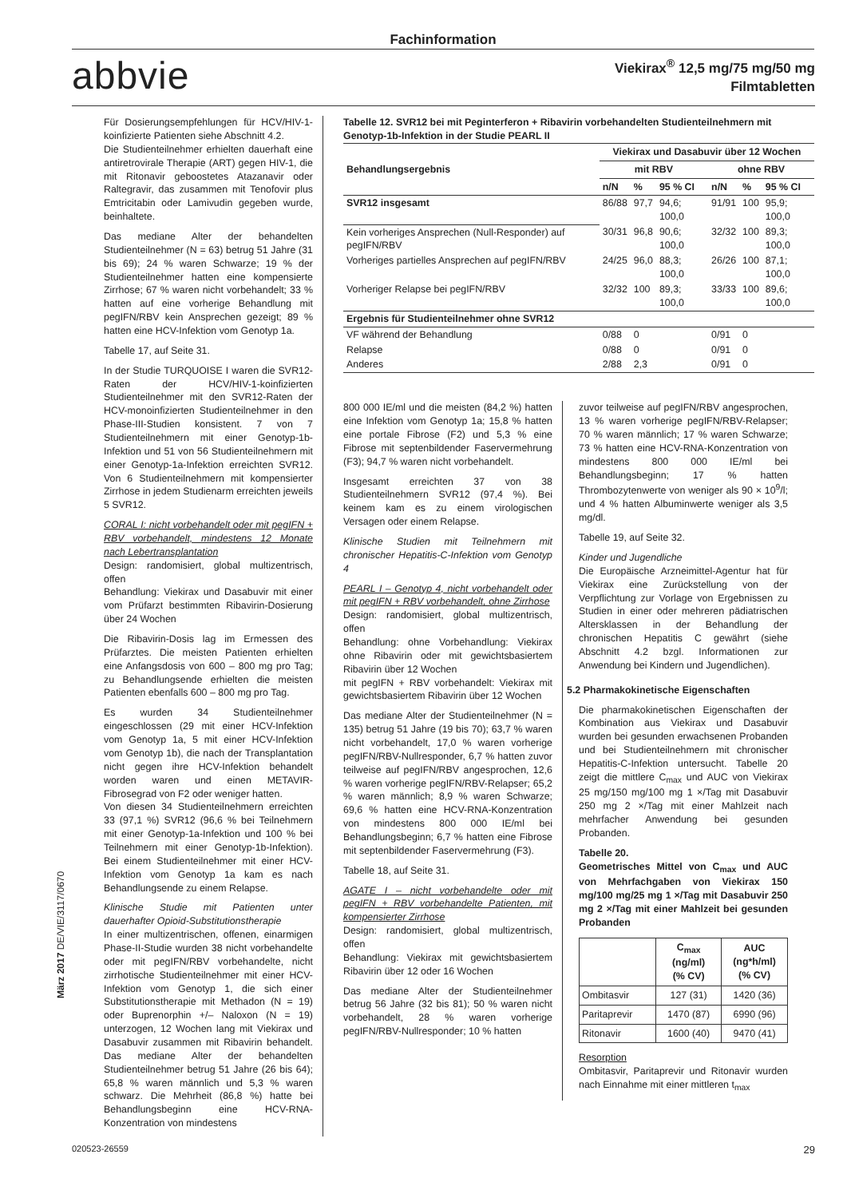Fachinformation
abbvie
Viekirax<sup>®</sup> 12,5 mg/75 mg/50 mg
Filmtabletten
Für Dosierungsempfehlungen für HCV/HIV-1-koinfizierte Patienten siehe Abschnitt 4.2.
Die Studienteilnehmer erhielten dauerhaft eine antiretrovirale Therapie (ART) gegen HIV-1, die mit Ritonavir geboostetes Atazanavir oder Raltegravir, das zusammen mit Tenofovir plus Emtricitabin oder Lamivudin gegeben wurde, beinhaltete.
Das mediane Alter der behandelten Studienteilnehmer (N = 63) betrug 51 Jahre (31 bis 69); 24 % waren Schwarze; 19 % der Studienteilnehmer hatten eine kompensierte Zirrhose; 67 % waren nicht vorbehandelt; 33 % hatten auf eine vorherige Behandlung mit pegIFN/RBV kein Ansprechen gezeigt; 89 % hatten eine HCV-Infektion vom Genotyp 1a.
Tabelle 17, auf Seite 31.
In der Studie TURQUOISE I waren die SVR12-Raten der HCV/HIV-1-koinfizierten Studienteilnehmer mit den SVR12-Raten der HCV-monoinfizierten Studienteilnehmer in den Phase-III-Studien konsistent. 7 von 7 Studienteilnehmern mit einer Genotyp-1b-Infektion und 51 von 56 Studienteilnehmern mit einer Genotyp-1a-Infektion erreichten SVR12. Von 6 Studienteilnehmern mit kompensierter Zirrhose in jedem Studienarm erreichten jeweils 5 SVR12.
CORAL I: nicht vorbehandelt oder mit pegIFN + RBV vorbehandelt, mindestens 12 Monate nach Lebertransplantation
Design: randomisiert, global multizentrisch, offen
Behandlung: Viekirax und Dasabuvir mit einer vom Prüfarzt bestimmten Ribavirin-Dosierung über 24 Wochen
Die Ribavirin-Dosis lag im Ermessen des Prüfarztes. Die meisten Patienten erhielten eine Anfangsdosis von 600 – 800 mg pro Tag; zu Behandlungsende erhielten die meisten Patienten ebenfalls 600 – 800 mg pro Tag.
Es wurden 34 Studienteilnehmer eingeschlossen (29 mit einer HCV-Infektion vom Genotyp 1a, 5 mit einer HCV-Infektion vom Genotyp 1b), die nach der Transplantation nicht gegen ihre HCV-Infektion behandelt worden waren und einen METAVIR-Fibrosegrad von F2 oder weniger hatten.
Von diesen 34 Studienteilnehmern erreichten 33 (97,1 %) SVR12 (96,6 % bei Teilnehmern mit einer Genotyp-1a-Infektion und 100 % bei Teilnehmern mit einer Genotyp-1b-Infektion). Bei einem Studienteilnehmer mit einer HCV-Infektion vom Genotyp 1a kam es nach Behandlungsende zu einem Relapse.
Klinische Studie mit Patienten unter dauerhafter Opioid-Substitutionstherapie
In einer multizentrischen, offenen, einarmigen Phase-II-Studie wurden 38 nicht vorbehandelte oder mit pegIFN/RBV vorbehandelte, nicht zirrhotische Studienteilnehmer mit einer HCV-Infektion vom Genotyp 1, die sich einer Substitutionstherapie mit Methadon (N = 19) oder Buprenorphin +/– Naloxon (N = 19) unterzogen, 12 Wochen lang mit Viekirax und Dasabuvir zusammen mit Ribavirin behandelt. Das mediane Alter der behandelten Studienteilnehmer betrug 51 Jahre (26 bis 64); 65,8 % waren männlich und 5,3 % waren schwarz. Die Mehrheit (86,8 %) hatte bei Behandlungsbeginn eine HCV-RNA-Konzentration von mindestens
Tabelle 12. SVR12 bei mit Peginterferon + Ribavirin vorbehandelten Studienteilnehmern mit Genotyp-1b-Infektion in der Studie PEARL II
| Behandlungsergebnis | Viekirax und Dasabuvir über 12 Wochen | | | | | |
| --- | --- | --- | --- | --- | --- | --- |
| | mit RBV | | | ohne RBV | | |
| | n/N | % | 95 % CI | n/N | % | 95 % CI |
| SVR12 insgesamt | 86/88 | 97,7 | 94,6; 100,0 | 91/91 | 100 | 95,9; 100,0 |
| Kein vorheriges Ansprechen (Null-Responder) auf pegIFN/RBV | 30/31 | 96,8 | 90,6; 100,0 | 32/32 | 100 | 89,3; 100,0 |
| Vorheriges partielles Ansprechen auf pegIFN/RBV | 24/25 | 96,0 | 88,3; 100,0 | 26/26 | 100 | 87,1; 100,0 |
| Vorheriger Relapse bei pegIFN/RBV | 32/32 | 100 | 89,3; 100,0 | 33/33 | 100 | 89,6; 100,0 |
| Ergebnis für Studienteilnehmer ohne SVR12 | | | | | | |
| VF während der Behandlung | 0/88 | 0 | | 0/91 | 0 | |
| Relapse | 0/88 | 0 | | 0/91 | 0 | |
| Anderes | 2/88 | 2,3 | | 0/91 | 0 | |
800 000 IE/ml und die meisten (84,2 %) hatten eine Infektion vom Genotyp 1a; 15,8 % hatten eine portale Fibrose (F2) und 5,3 % eine Fibrose mit septenbildender Faservermehrung (F3); 94,7 % waren nicht vorbehandelt.
Insgesamt erreichten 37 von 38 Studienteilnehmern SVR12 (97,4 %). Bei keinem kam es zu einem virologischen Versagen oder einem Relapse.
Klinische Studien mit Teilnehmern mit chronischer Hepatitis-C-Infektion vom Genotyp 4
PEARL I – Genotyp 4, nicht vorbehandelt oder mit pegIFN + RBV vorbehandelt, ohne Zirrhose
Design: randomisiert, global multizentrisch, offen
Behandlung: ohne Vorbehandlung: Viekirax ohne Ribavirin oder mit gewichtsbasiertem Ribavirin über 12 Wochen
mit pegIFN + RBV vorbehandelt: Viekirax mit gewichtsbasiertem Ribavirin über 12 Wochen
Das mediane Alter der Studienteilnehmer (N = 135) betrug 51 Jahre (19 bis 70); 63,7 % waren nicht vorbehandelt, 17,0 % waren vorherige pegIFN/RBV-Nullresponder, 6,7 % hatten zuvor teilweise auf pegIFN/RBV angesprochen, 12,6 % waren vorherige pegIFN/RBV-Relapser; 65,2 % waren männlich; 8,9 % waren Schwarze; 69,6 % hatten eine HCV-RNA-Konzentration von mindestens 800 000 IE/ml bei Behandlungsbeginn; 6,7 % hatten eine Fibrose mit septenbildender Faservermehrung (F3).
Tabelle 18, auf Seite 31.
AGATE I – nicht vorbehandelte oder mit pegIFN + RBV vorbehandelte Patienten, mit kompensierter Zirrhose
Design: randomisiert, global multizentrisch, offen
Behandlung: Viekirax mit gewichtsbasiertem Ribavirin über 12 oder 16 Wochen
Das mediane Alter der Studienteilnehmer betrug 56 Jahre (32 bis 81); 50 % waren nicht vorbehandelt, 28 % waren vorherige pegIFN/RBV-Nullresponder; 10 % hatten
zuvor teilweise auf pegIFN/RBV angesprochen, 13 % waren vorherige pegIFN/RBV-Relapser; 70 % waren männlich; 17 % waren Schwarze; 73 % hatten eine HCV-RNA-Konzentration von mindestens 800 000 IE/ml bei Behandlungsbeginn; 17 % hatten Thrombozytenwerte von weniger als 90 × 10<sup>9</sup>/l; und 4 % hatten Albuminwerte weniger als 3,5 mg/dl.
Tabelle 19, auf Seite 32.
Kinder und Jugendliche
Die Europäische Arzneimittel-Agentur hat für Viekirax eine Zurückstellung von der Verpflichtung zur Vorlage von Ergebnissen zu Studien in einer oder mehreren pädiatrischen Altersklassen in der Behandlung der chronischen Hepatitis C gewährt (siehe Abschnitt 4.2 bzgl. Informationen zur Anwendung bei Kindern und Jugendlichen).
5.2 Pharmakokinetische Eigenschaften
Die pharmakokinetischen Eigenschaften der Kombination aus Viekirax und Dasabuvir wurden bei gesunden erwachsenen Probanden und bei Studienteilnehmern mit chronischer Hepatitis-C-Infektion untersucht. Tabelle 20 zeigt die mittlere C<sub>max</sub> und AUC von Viekirax 25 mg/150 mg/100 mg 1 ×/Tag mit Dasabuvir 250 mg 2 ×/Tag mit einer Mahlzeit nach mehrfacher Anwendung bei gesunden Probanden.
Tabelle 20.
Geometrisches Mittel von C<sub>max</sub> und AUC von Mehrfachgaben von Viekirax 150 mg/100 mg/25 mg 1 ×/Tag mit Dasabuvir 250 mg 2 ×/Tag mit einer Mahlzeit bei gesunden Probanden
| | C<sub>max</sub> (ng/ml) (% CV) | AUC (ng*h/ml) (% CV) |
| --- | --- | --- |
| Ombitasvir | 127 (31) | 1420 (36) |
| Paritaprevir | 1470 (87) | 6990 (96) |
| Ritonavir | 1600 (40) | 9470 (41) |
Resorption
Ombitasvir, Paritaprevir und Ritonavir wurden nach Einnahme mit einer mittleren t<sub>max</sub>
März 2017 DE/VIE/3117/0670
020523-26559 29